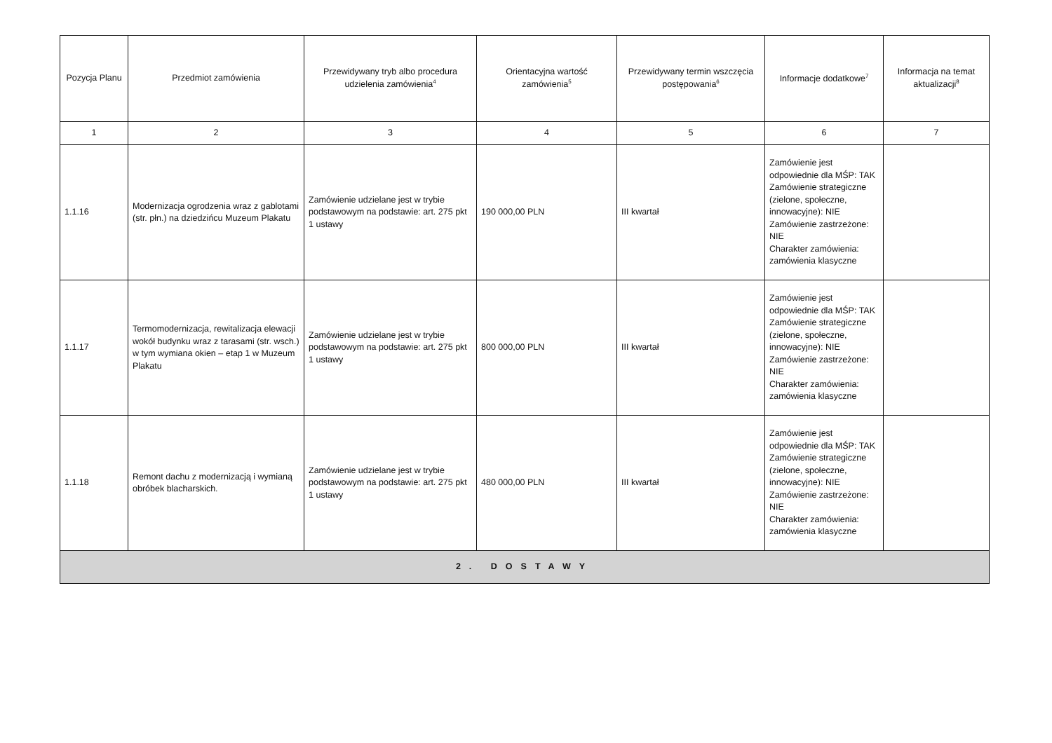| Pozycja Planu | Przedmiot zamówienia | Przewidywany tryb albo procedura udzielenia zamówienia<sup>4</sup> | Orientacyjna wartość zamówienia<sup>5</sup> | Przewidywany termin wszczęcia postępowania<sup>6</sup> | Informacje dodatkowe<sup>7</sup> | Informacja na temat aktualizacji<sup>8</sup> |
| --- | --- | --- | --- | --- | --- | --- |
| 1 | 2 | 3 | 4 | 5 | 6 | 7 |
| 1.1.16 | Modernizacja ogrodzenia wraz z gablotami (str. płn.) na dziedzińcu Muzeum Plakatu | Zamówienie udzielane jest w trybie podstawowym na podstawie: art. 275 pkt 1 ustawy | 190 000,00 PLN | III kwartał | Zamówienie jest odpowiednie dla MŚP: TAK Zamówienie strategiczne (zielone, społeczne, innowacyjne): NIE Zamówienie zastrzeżone: NIE Charakter zamówienia: zamówienia klasyczne | |
| 1.1.17 | Termomodernizacja, rewitalizacja elewacji wokół budynku wraz z tarasami (str. wsch.) w tym wymiana okien – etap 1 w Muzeum Plakatu | Zamówienie udzielane jest w trybie podstawowym na podstawie: art. 275 pkt 1 ustawy | 800 000,00 PLN | III kwartał | Zamówienie jest odpowiednie dla MŚP: TAK Zamówienie strategiczne (zielone, społeczne, innowacyjne): NIE Zamówienie zastrzeżone: NIE Charakter zamówienia: zamówienia klasyczne | |
| 1.1.18 | Remont dachu z modernizacją i wymianą obróbek blacharskich. | Zamówienie udzielane jest w trybie podstawowym na podstawie: art. 275 pkt 1 ustawy | 480 000,00 PLN | III kwartał | Zamówienie jest odpowiednie dla MŚP: TAK Zamówienie strategiczne (zielone, społeczne, innowacyjne): NIE Zamówienie zastrzeżone: NIE Charakter zamówienia: zamówienia klasyczne | |
| 2. DOSTAWY | | | | | | |